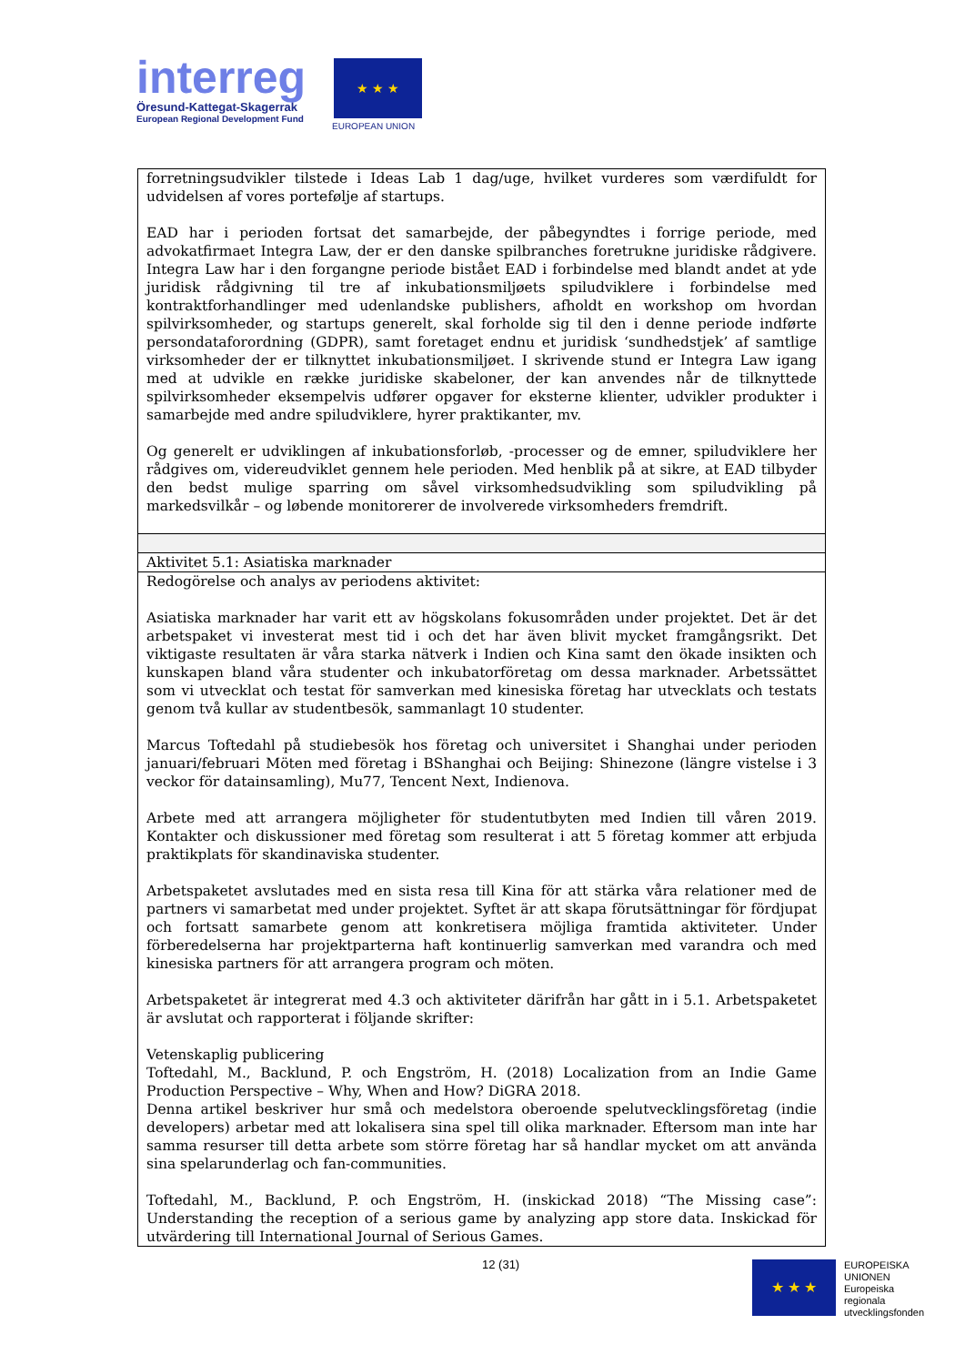interreg
Öresund-Kattegat-Skagerrak
European Regional Development Fund
★ ★ ★
EUROPEAN UNION
| forretningsudvikler tilstede i Ideas Lab 1 dag/uge, hvilket vurderes som værdifuldt for udvidelsen af vores portefølje af startups. EAD har i perioden fortsat det samarbejde, der påbegyndtes i forrige periode, med advokatfirmaet Integra Law, der er den danske spilbranches foretrukne juridiske rådgivere. Integra Law har i den forgangne periode bistået EAD i forbindelse med blandt andet at yde juridisk rådgivning til tre af inkubationsmiljøets spiludviklere i forbindelse med kontraktforhandlinger med udenlandske publishers, afholdt en workshop om hvordan spilvirksomheder, og startups generelt, skal forholde sig til den i denne periode indførte persondataforordning (GDPR), samt foretaget endnu et juridisk ‘sundhedstjek’ af samtlige virksomheder der er tilknyttet inkubationsmiljøet. I skrivende stund er Integra Law igang med at udvikle en række juridiske skabeloner, der kan anvendes når de tilknyttede spilvirksomheder eksempelvis udfører opgaver for eksterne klienter, udvikler produkter i samarbejde med andre spiludviklere, hyrer praktikanter, mv. Og generelt er udviklingen af inkubationsforløb, -processer og de emner, spiludviklere her rådgives om, videreudviklet gennem hele perioden. Med henblik på at sikre, at EAD tilbyder den bedst mulige sparring om såvel virksomhedsudvikling som spiludvikling på markedsvilkår – og løbende monitorerer de involverede virksomheders fremdrift. |
| Aktivitet 5.1: Asiatiska marknader |
| Redogörelse och analys av periodens aktivitet: Asiatiska marknader har varit ett av högskolans fokusområden under projektet. Det är det arbetspaket vi investerat mest tid i och det har även blivit mycket framgångsrikt. Det viktigaste resultaten är våra starka nätverk i Indien och Kina samt den ökade insikten och kunskapen bland våra studenter och inkubatorföretag om dessa marknader. Arbetssättet som vi utvecklat och testat för samverkan med kinesiska företag har utvecklats och testats genom två kullar av studentbesök, sammanlagt 10 studenter. Marcus Toftedahl på studiebesök hos företag och universitet i Shanghai under perioden januari/februari Möten med företag i BShanghai och Beijing: Shinezone (längre vistelse i 3 veckor för datainsamling), Mu77, Tencent Next, Indienova. Arbete med att arrangera möjligheter för studentutbyten med Indien till våren 2019. Kontakter och diskussioner med företag som resulterat i att 5 företag kommer att erbjuda praktikplats för skandinaviska studenter. Arbetspaketet avslutades med en sista resa till Kina för att stärka våra relationer med de partners vi samarbetat med under projektet. Syftet är att skapa förutsättningar för fördjupat och fortsatt samarbete genom att konkretisera möjliga framtida aktiviteter. Under förberedelserna har projektparterna haft kontinuerlig samverkan med varandra och med kinesiska partners för att arrangera program och möten. Arbetspaketet är integrerat med 4.3 och aktiviteter därifrån har gått in i 5.1. Arbetspaketet är avslutat och rapporterat i följande skrifter: Vetenskaplig publicering Toftedahl, M., Backlund, P. och Engström, H. (2018) Localization from an Indie Game Production Perspective – Why, When and How? DiGRA 2018. Denna artikel beskriver hur små och medelstora oberoende spelutvecklingsföretag (indie developers) arbetar med att lokalisera sina spel till olika marknader. Eftersom man inte har samma resurser till detta arbete som större företag har så handlar mycket om att använda sina spelarunderlag och fan-communities. Toftedahl, M., Backlund, P. och Engström, H. (inskickad 2018) “The Missing case”: Understanding the reception of a serious game by analyzing app store data. Inskickad för utvärdering till International Journal of Serious Games. |
12 (31) ★ ★ ★
EUROPEISKA
UNIONEN
Europeiska
regionala
utvecklingsfonden